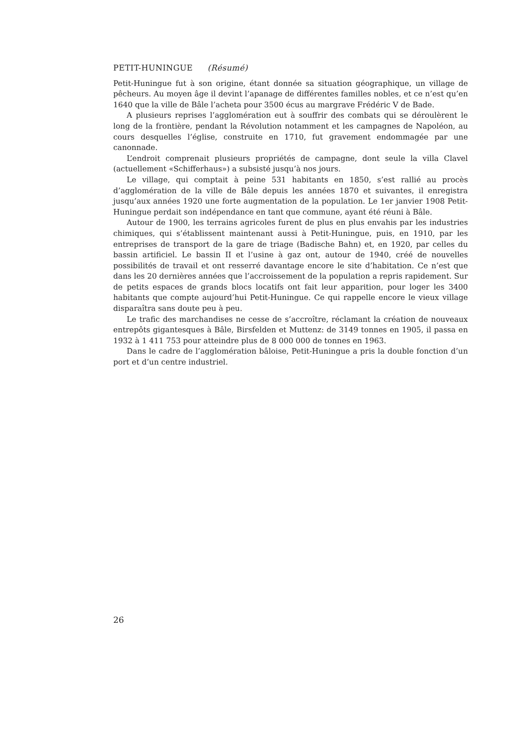PETIT-HUNINGUE (Résumé)
Petit-Huningue fut à son origine, étant donnée sa situation géographique, un village de pêcheurs. Au moyen âge il devint l’apanage de différentes familles nobles, et ce n’est qu’en 1640 que la ville de Bâle l’acheta pour 3500 écus au margrave Frédéric V de Bade.
A plusieurs reprises l’agglomération eut à souffrir des combats qui se déroulèrent le long de la frontière, pendant la Révolution notamment et les campagnes de Napoléon, au cours desquelles l’église, construite en 1710, fut gravement endommagée par une canonnade.
L’endroit comprenait plusieurs propriétés de campagne, dont seule la villa Clavel (actuellement «Schifferhaus») a subsisté jusqu’à nos jours.
Le village, qui comptait à peine 531 habitants en 1850, s’est rallié au procès d’agglomération de la ville de Bâle depuis les années 1870 et suivantes, il enregistra jusqu’aux années 1920 une forte augmentation de la population. Le 1er janvier 1908 Petit-Huningue perdait son indépendance en tant que commune, ayant été réuni à Bâle.
Autour de 1900, les terrains agricoles furent de plus en plus envahis par les industries chimiques, qui s’établissent maintenant aussi à Petit-Huningue, puis, en 1910, par les entreprises de transport de la gare de triage (Badische Bahn) et, en 1920, par celles du bassin artificiel. Le bassin II et l’usine à gaz ont, autour de 1940, créé de nouvelles possibilités de travail et ont resserré davantage encore le site d’habitation. Ce n’est que dans les 20 dernières années que l’accroissement de la population a repris rapidement. Sur de petits espaces de grands blocs locatifs ont fait leur apparition, pour loger les 3400 habitants que compte aujourd’hui Petit-Huningue. Ce qui rappelle encore le vieux village disparaîtra sans doute peu à peu.
Le trafic des marchandises ne cesse de s’accroître, réclamant la création de nouveaux entrepôts gigantesques à Bâle, Birsfelden et Muttenz: de 3149 tonnes en 1905, il passa en 1932 à 1 411 753 pour atteindre plus de 8 000 000 de tonnes en 1963.
Dans le cadre de l’agglomération bâloise, Petit-Huningue a pris la double fonction d’un port et d’un centre industriel.
26